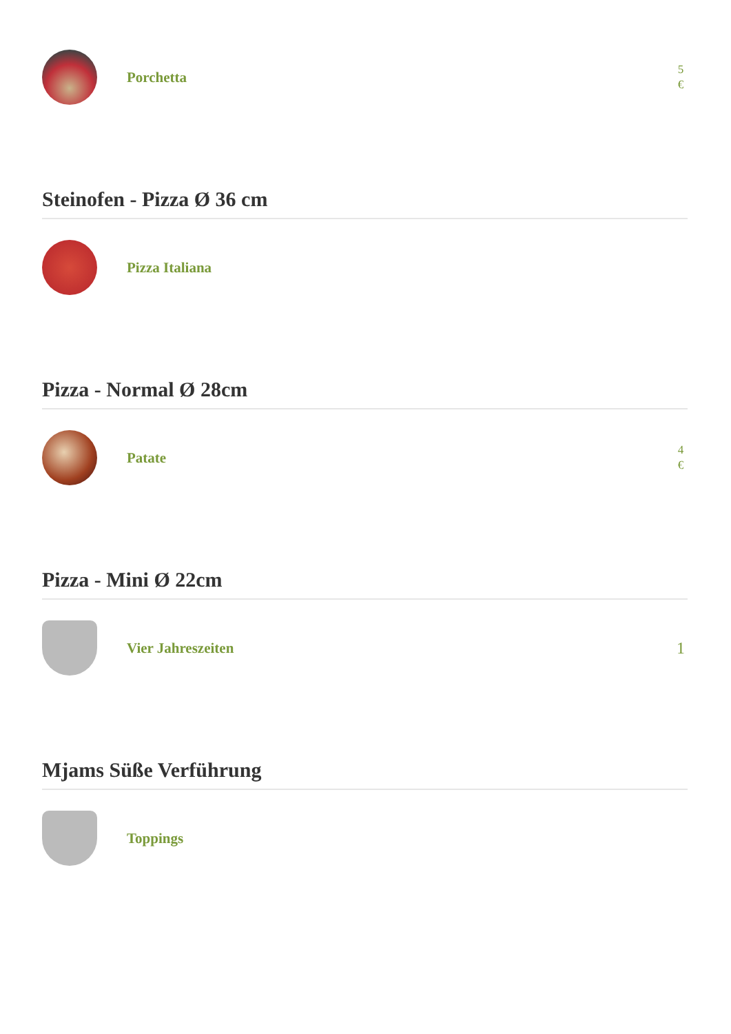Porchetta
5
€
Steinofen - Pizza Ø 36 cm
Pizza Italiana
Pizza - Normal Ø 28cm
Patate
4
€
Pizza - Mini Ø 22cm
Vier Jahreszeiten
1
Mjams Süße Verführung
Toppings